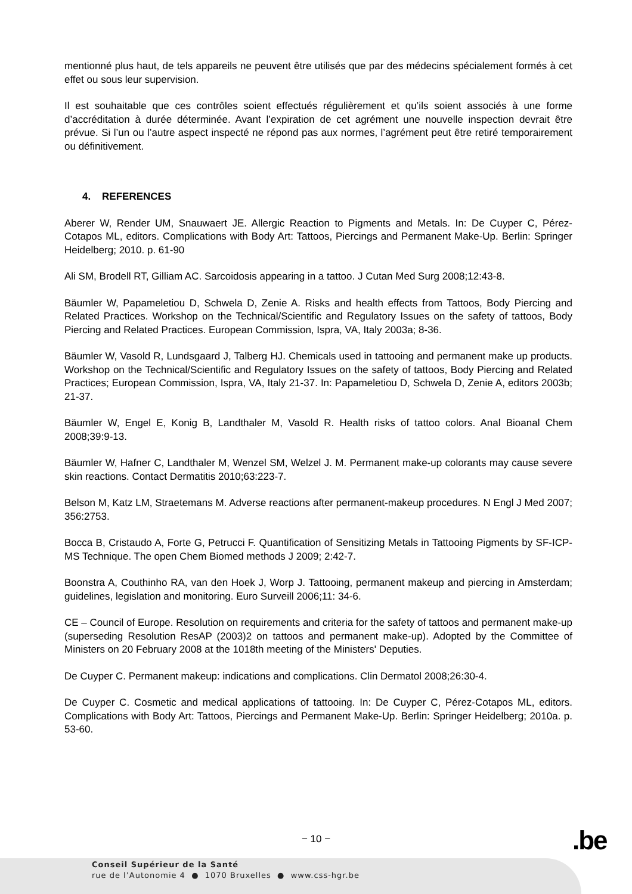mentionné plus haut, de tels appareils ne peuvent être utilisés que par des médecins spécialement formés à cet effet ou sous leur supervision.
Il est souhaitable que ces contrôles soient effectués régulièrement et qu’ils soient associés à une forme d’accréditation à durée déterminée. Avant l’expiration de cet agrément une nouvelle inspection devrait être prévue. Si l’un ou l’autre aspect inspecté ne répond pas aux normes, l’agrément peut être retiré temporairement ou définitivement.
4. REFERENCES
Aberer W, Render UM, Snauwaert JE. Allergic Reaction to Pigments and Metals. In: De Cuyper C, Pérez-Cotapos ML, editors. Complications with Body Art: Tattoos, Piercings and Permanent Make-Up. Berlin: Springer Heidelberg; 2010. p. 61-90
Ali SM, Brodell RT, Gilliam AC. Sarcoidosis appearing in a tattoo. J Cutan Med Surg 2008;12:43-8.
Bäumler W, Papameletiou D, Schwela D, Zenie A. Risks and health effects from Tattoos, Body Piercing and Related Practices. Workshop on the Technical/Scientific and Regulatory Issues on the safety of tattoos, Body Piercing and Related Practices. European Commission, Ispra, VA, Italy 2003a; 8-36.
Bäumler W, Vasold R, Lundsgaard J, Talberg HJ. Chemicals used in tattooing and permanent make up products. Workshop on the Technical/Scientific and Regulatory Issues on the safety of tattoos, Body Piercing and Related Practices; European Commission, Ispra, VA, Italy 21-37. In: Papameletiou D, Schwela D, Zenie A, editors 2003b; 21-37.
Bäumler W, Engel E, Konig B, Landthaler M, Vasold R. Health risks of tattoo colors. Anal Bioanal Chem 2008;39:9-13.
Bäumler W, Hafner C, Landthaler M, Wenzel SM, Welzel J. M. Permanent make-up colorants may cause severe skin reactions. Contact Dermatitis 2010;63:223-7.
Belson M, Katz LM, Straetemans M. Adverse reactions after permanent-makeup procedures. N Engl J Med 2007; 356:2753.
Bocca B, Cristaudo A, Forte G, Petrucci F. Quantification of Sensitizing Metals in Tattooing Pigments by SF-ICP-MS Technique. The open Chem Biomed methods J 2009; 2:42-7.
Boonstra A, Couthinho RA, van den Hoek J, Worp J. Tattooing, permanent makeup and piercing in Amsterdam; guidelines, legislation and monitoring. Euro Surveill 2006;11: 34-6.
CE – Council of Europe. Resolution on requirements and criteria for the safety of tattoos and permanent make-up (superseding Resolution ResAP (2003)2 on tattoos and permanent make-up). Adopted by the Committee of Ministers on 20 February 2008 at the 1018th meeting of the Ministers' Deputies.
De Cuyper C. Permanent makeup: indications and complications. Clin Dermatol 2008;26:30-4.
De Cuyper C. Cosmetic and medical applications of tattooing. In: De Cuyper C, Pérez-Cotapos ML, editors. Complications with Body Art: Tattoos, Piercings and Permanent Make-Up. Berlin: Springer Heidelberg; 2010a. p. 53-60.
− 10 − .be
Conseil Supérieur de la Santé
rue de l’Autonomie 4 ● 1070 Bruxelles ● www.css-hgr.be